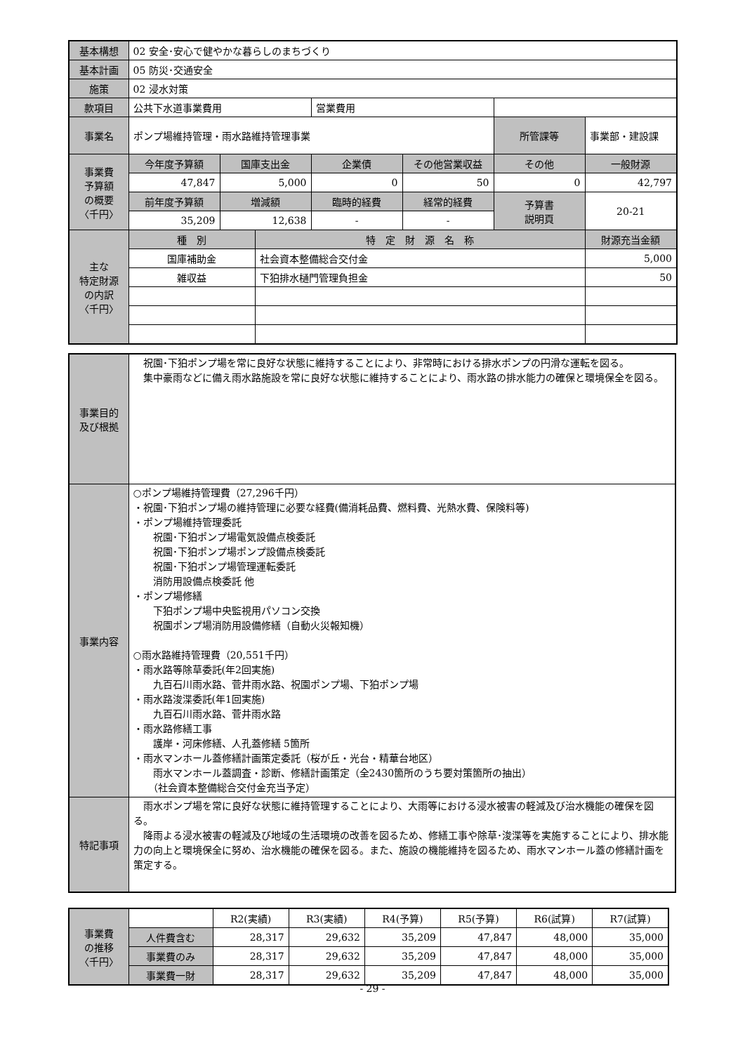| 基本構想 | 02 安全･安心で健やかな暮らしのまちづくり | | | | | | |
| 基本計画 | 05 防災･交通安全 | | | | | | |
| 施策 | 02 浸水対策 | | | | | | |
| 款項目 | 公共下水道事業費用 | | | 営業費用 | | | |
| 事業名 | ポンプ場維持管理・雨水路維持管理事業 | | | | | 所管課等 | 事業部・建設課 |
| 事業費 予算額 の概要 〈千円〉 | 今年度予算額 | 国庫支出金 | | 企業債 | その他営業収益 | その他 | 一般財源 |
| | 47,847 | 5,000 | | 0 | 50 | 0 | 42,797 |
| | 前年度予算額 | 増減額 | | 臨時的経費 | 経常的経費 | 予算書 説明頁 | 20-21 |
| | 35,209 | 12,638 | | - | - | | |
| 主な 特定財源 の内訳 〈千円〉 | 種 別 | | 特 定 財 源 名 称 | | | | 財源充当金額 |
| | 国庫補助金 | | 社会資本整備総合交付金 | | | | 5,000 |
| | 雑収益 | | 下狛排水樋門管理負担金 | | | | 50 |
| 事業目的 及び根拠 | 祝園･下狛ポンプ場を常に良好な状態に維持することにより、非常時における排水ポンプの円滑な運転を図る。 集中豪雨などに備え雨水路施設を常に良好な状態に維持することにより、雨水路の排水能力の確保と環境保全を図る。 |
| 事業内容 | ○ポンプ場維持管理費（27,296千円） ・祝園･下狛ポンプ場の維持管理に必要な経費(備消耗品費、燃料費、光熱水費、保険料等) ・ポンプ場維持管理委託 祝園･下狛ポンプ場電気設備点検委託 祝園･下狛ポンプ場ポンプ設備点検委託 祝園･下狛ポンプ場管理運転委託 消防用設備点検委託 他 ・ポンプ場修繕 下狛ポンプ場中央監視用パソコン交換 祝園ポンプ場消防用設備修繕（自動火災報知機） ○雨水路維持管理費（20,551千円） ・雨水路等除草委託(年2回実施) 九百石川雨水路、菅井雨水路、祝園ポンプ場、下狛ポンプ場 ・雨水路浚渫委託(年1回実施) 九百石川雨水路、菅井雨水路 ・雨水路修繕工事 護岸・河床修繕、人孔蓋修繕 5箇所 ・雨水マンホール蓋修繕計画策定委託（桜が丘・光台・精華台地区） 雨水マンホール蓋調査・診断、修繕計画策定（全2430箇所のうち要対策箇所の抽出） （社会資本整備総合交付金充当予定） |
| 特記事項 | 雨水ポンプ場を常に良好な状態に維持管理することにより、大雨等における浸水被害の軽減及び治水機能の確保を図る。 降雨よる浸水被害の軽減及び地域の生活環境の改善を図るため、修繕工事や除草･浚渫等を実施することにより、排水能力の向上と環境保全に努め、治水機能の確保を図る。また、施設の機能維持を図るため、雨水マンホール蓋の修繕計画を策定する。 |
| 事業費 の推移 〈千円〉 | | R2(実績) | R3(実績) | R4(予算) | R5(予算) | R6(試算) | R7(試算) |
| | 人件費含む | 28,317 | 29,632 | 35,209 | 47,847 | 48,000 | 35,000 |
| | 事業費のみ | 28,317 | 29,632 | 35,209 | 47,847 | 48,000 | 35,000 |
| | 事業費一財 | 28,317 | 29,632 | 35,209 | 47,847 | 48,000 | 35,000 |
- 29 -